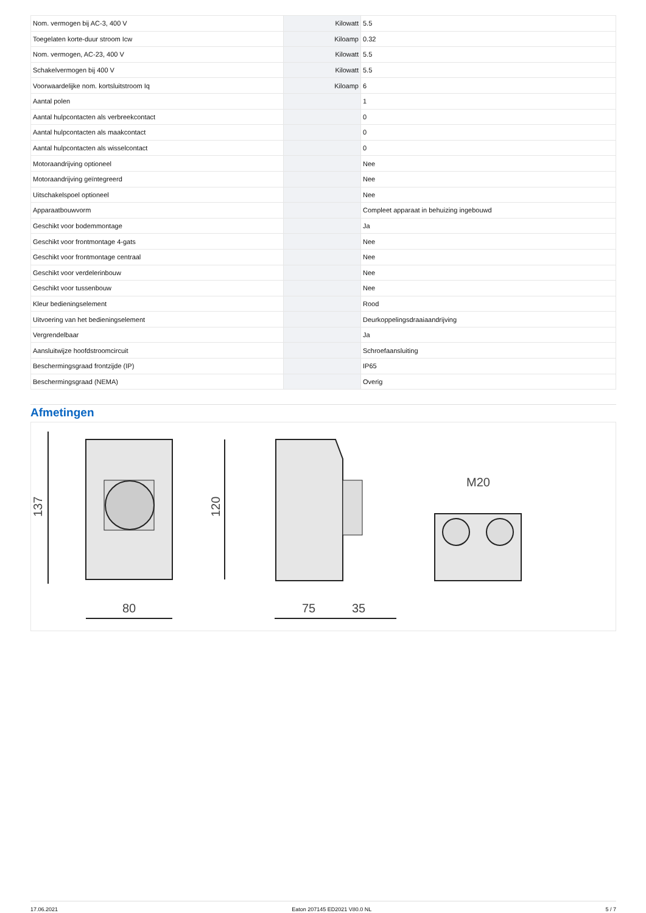| Nom. vermogen bij AC-3, 400 V | | Kilowatt | 5.5 |
| Toegelaten korte-duur stroom Icw | | Kiloamp | 0.32 |
| Nom. vermogen, AC-23, 400 V | | Kilowatt | 5.5 |
| Schakelvermogen bij 400 V | | Kilowatt | 5.5 |
| Voorwaardelijke nom. kortsluitstroom Iq | | Kiloamp | 6 |
| Aantal polen | | | 1 |
| Aantal hulpcontacten als verbreekcontact | | | 0 |
| Aantal hulpcontacten als maakcontact | | | 0 |
| Aantal hulpcontacten als wisselcontact | | | 0 |
| Motoraandrijving optioneel | | | Nee |
| Motoraandrijving geïntegreerd | | | Nee |
| Uitschakelspoel optioneel | | | Nee |
| Apparaatbouwvorm | | | Compleet apparaat in behuizing ingebouwd |
| Geschikt voor bodemmontage | | | Ja |
| Geschikt voor frontmontage 4-gats | | | Nee |
| Geschikt voor frontmontage centraal | | | Nee |
| Geschikt voor verdelerinbouw | | | Nee |
| Geschikt voor tussenbouw | | | Nee |
| Kleur bedieningselement | | | Rood |
| Uitvoering van het bedieningselement | | | Deurkoppelingsdraaiaandrijving |
| Vergrendelbaar | | | Ja |
| Aansluitwijze hoofdstroomcircuit | | | Schroefaansluiting |
| Beschermingsgraad frontzijde (IP) | | | IP65 |
| Beschermingsgraad (NEMA) | | | Overig |
Afmetingen
137
120
80
75
35
M20
17.06.2021 Eaton 207145 ED2021 V80.0 NL 5 / 7